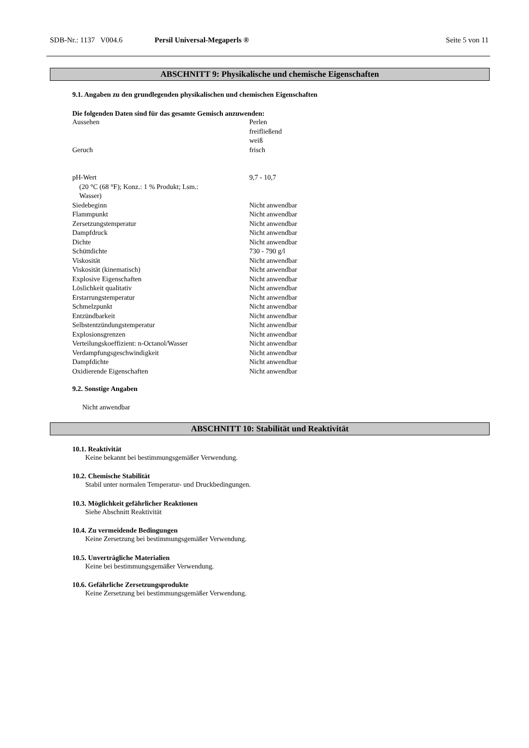SDB-Nr.: 1137 V004.6 Persil Universal-Megaperls ® Seite 5 von 11
ABSCHNITT 9: Physikalische und chemische Eigenschaften
9.1. Angaben zu den grundlegenden physikalischen und chemischen Eigenschaften
Die folgenden Daten sind für das gesamte Gemisch anzuwenden:
| Aussehen | Perlen freifließend weiß |
| Geruch | frisch |
| pH-Wert (20 °C (68 °F); Konz.: 1 % Produkt; Lsm.: Wasser) | 9,7 - 10,7 |
| Siedebeginn | Nicht anwendbar |
| Flammpunkt | Nicht anwendbar |
| Zersetzungstemperatur | Nicht anwendbar |
| Dampfdruck | Nicht anwendbar |
| Dichte | Nicht anwendbar |
| Schüttdichte | 730 - 790 g/l |
| Viskosität | Nicht anwendbar |
| Viskosität (kinematisch) | Nicht anwendbar |
| Explosive Eigenschaften | Nicht anwendbar |
| Löslichkeit qualitativ | Nicht anwendbar |
| Erstarrungstemperatur | Nicht anwendbar |
| Schmelzpunkt | Nicht anwendbar |
| Entzündbarkeit | Nicht anwendbar |
| Selbstentzündungstemperatur | Nicht anwendbar |
| Explosionsgrenzen | Nicht anwendbar |
| Verteilungskoeffizient: n-Octanol/Wasser | Nicht anwendbar |
| Verdampfungsgeschwindigkeit | Nicht anwendbar |
| Dampfdichte | Nicht anwendbar |
| Oxidierende Eigenschaften | Nicht anwendbar |
9.2. Sonstige Angaben
Nicht anwendbar
ABSCHNITT 10: Stabilität und Reaktivität
10.1. Reaktivität
Keine bekannt bei bestimmungsgemäßer Verwendung.
10.2. Chemische Stabilität
Stabil unter normalen Temperatur- und Druckbedingungen.
10.3. Möglichkeit gefährlicher Reaktionen
Siehe Abschnitt Reaktivität
10.4. Zu vermeidende Bedingungen
Keine Zersetzung bei bestimmungsgemäßer Verwendung.
10.5. Unverträgliche Materialien
Keine bei bestimmungsgemäßer Verwendung.
10.6. Gefährliche Zersetzungsprodukte
Keine Zersetzung bei bestimmungsgemäßer Verwendung.